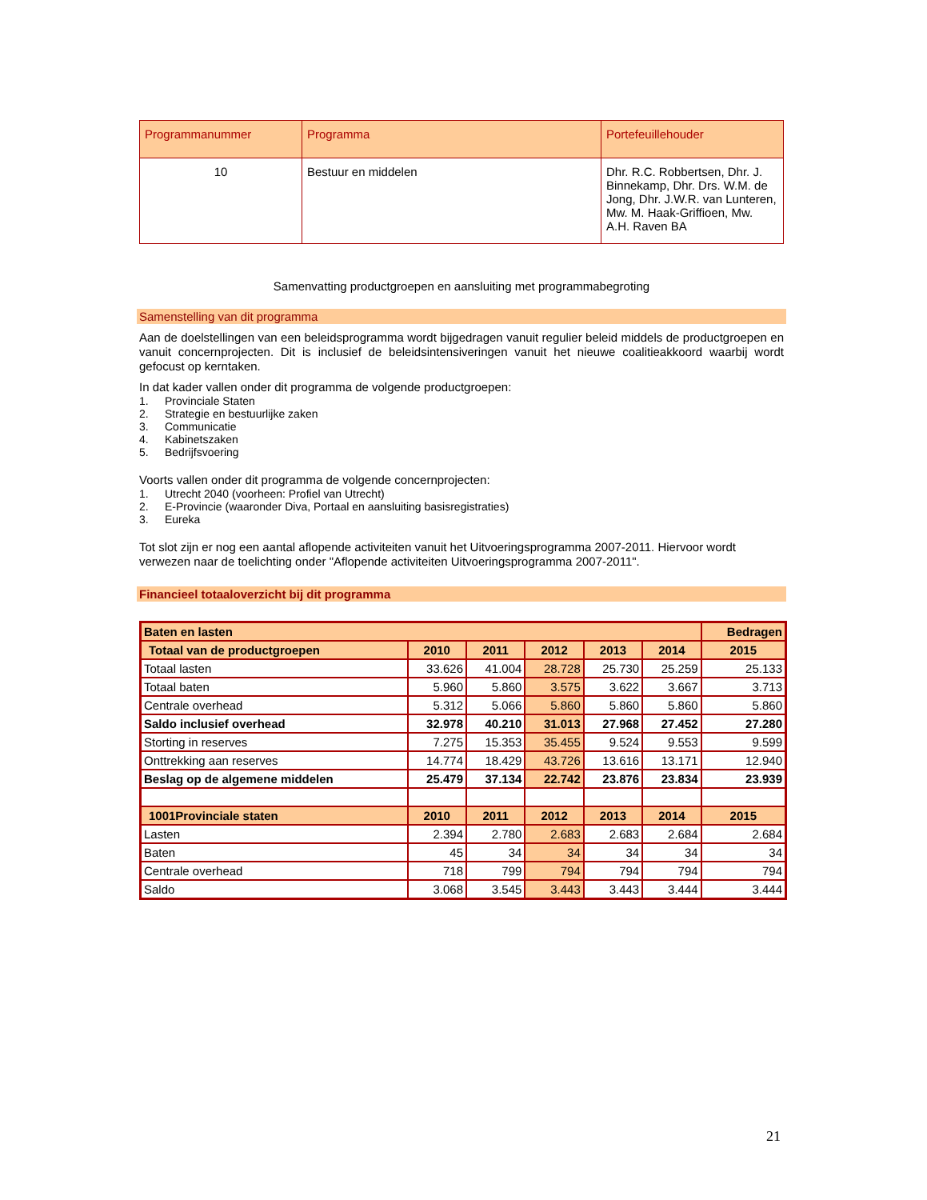| Programmanummer | Programma | Portefeuillehouder |
| --- | --- | --- |
| 10 | Bestuur en middelen | Dhr. R.C. Robbertsen, Dhr. J. Binnekamp, Dhr. Drs. W.M. de Jong, Dhr. J.W.R. van Lunteren, Mw. M. Haak-Griffioen, Mw. A.H. Raven BA |
Samenvatting productgroepen en aansluiting met programmabegroting
Samenstelling van dit programma
Aan de doelstellingen van een beleidsprogramma wordt bijgedragen vanuit regulier beleid middels de productgroepen en vanuit concernprojecten. Dit is inclusief de beleidsintensiveringen vanuit het nieuwe coalitieakkoord waarbij wordt gefocust op kerntaken.
In dat kader vallen onder dit programma de volgende productgroepen:
1. Provinciale Staten
2. Strategie en bestuurlijke zaken
3. Communicatie
4. Kabinetszaken
5. Bedrijfsvoering
Voorts vallen onder dit programma de volgende concernprojecten:
1. Utrecht 2040 (voorheen: Profiel van Utrecht)
2. E-Provincie (waaronder Diva, Portaal en aansluiting basisregistraties)
3. Eureka
Tot slot zijn er nog een aantal aflopende activiteiten vanuit het Uitvoeringsprogramma 2007-2011. Hiervoor wordt verwezen naar de toelichting onder "Aflopende activiteiten Uitvoeringsprogramma 2007-2011".
Financieel totaaloverzicht bij dit programma
| Baten en lasten | | | | | | Bedragen |
| Totaal van de productgroepen | 2010 | 2011 | 2012 | 2013 | 2014 | 2015 |
| Totaal lasten | 33.626 | 41.004 | 28.728 | 25.730 | 25.259 | 25.133 |
| Totaal baten | 5.960 | 5.860 | 3.575 | 3.622 | 3.667 | 3.713 |
| Centrale overhead | 5.312 | 5.066 | 5.860 | 5.860 | 5.860 | 5.860 |
| Saldo inclusief overhead | 32.978 | 40.210 | 31.013 | 27.968 | 27.452 | 27.280 |
| Storting in reserves | 7.275 | 15.353 | 35.455 | 9.524 | 9.553 | 9.599 |
| Onttrekking aan reserves | 14.774 | 18.429 | 43.726 | 13.616 | 13.171 | 12.940 |
| Beslag op de algemene middelen | 25.479 | 37.134 | 22.742 | 23.876 | 23.834 | 23.939 |
| 1001Provinciale staten | 2010 | 2011 | 2012 | 2013 | 2014 | 2015 |
| Lasten | 2.394 | 2.780 | 2.683 | 2.683 | 2.684 | 2.684 |
| Baten | 45 | 34 | 34 | 34 | 34 | 34 |
| Centrale overhead | 718 | 799 | 794 | 794 | 794 | 794 |
| Saldo | 3.068 | 3.545 | 3.443 | 3.443 | 3.444 | 3.444 |
21